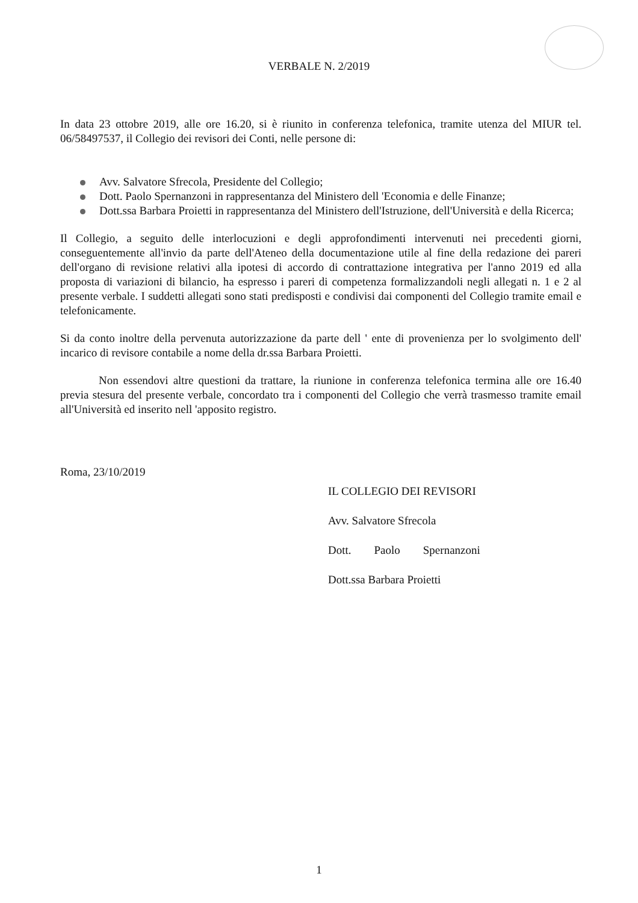VERBALE N. 2/2019
In data 23 ottobre 2019, alle ore 16.20, si è riunito in conferenza telefonica, tramite utenza del MIUR tel. 06/58497537, il Collegio dei revisori dei Conti, nelle persone di:
Avv. Salvatore Sfrecola, Presidente del Collegio;
Dott. Paolo Spernanzoni in rappresentanza del Ministero dell 'Economia e delle Finanze;
Dott.ssa Barbara Proietti in rappresentanza del Ministero dell'Istruzione, dell'Università e della Ricerca;
Il Collegio, a seguito delle interlocuzioni e degli approfondimenti intervenuti nei precedenti giorni, conseguentemente all'invio da parte dell'Ateneo della documentazione utile al fine della redazione dei pareri dell'organo di revisione relativi alla ipotesi di accordo di contrattazione integrativa per l'anno 2019 ed alla proposta di variazioni di bilancio, ha espresso i pareri di competenza formalizzandoli negli allegati n. 1 e 2 al presente verbale. I suddetti allegati sono stati predisposti e condivisi dai componenti del Collegio tramite email e telefonicamente.
Si da conto inoltre della pervenuta autorizzazione da parte dell ' ente di provenienza per lo svolgimento dell' incarico di revisore contabile a nome della dr.ssa Barbara Proietti.
Non essendovi altre questioni da trattare, la riunione in conferenza telefonica termina alle ore 16.40 previa stesura del presente verbale, concordato tra i componenti del Collegio che verrà trasmesso tramite email all'Università ed inserito nell 'apposito registro.
Roma, 23/10/2019
IL COLLEGIO DEI REVISORI
Avv. Salvatore Sfrecola
Dott. Paolo Spernanzoni
Dott.ssa Barbara Proietti
1